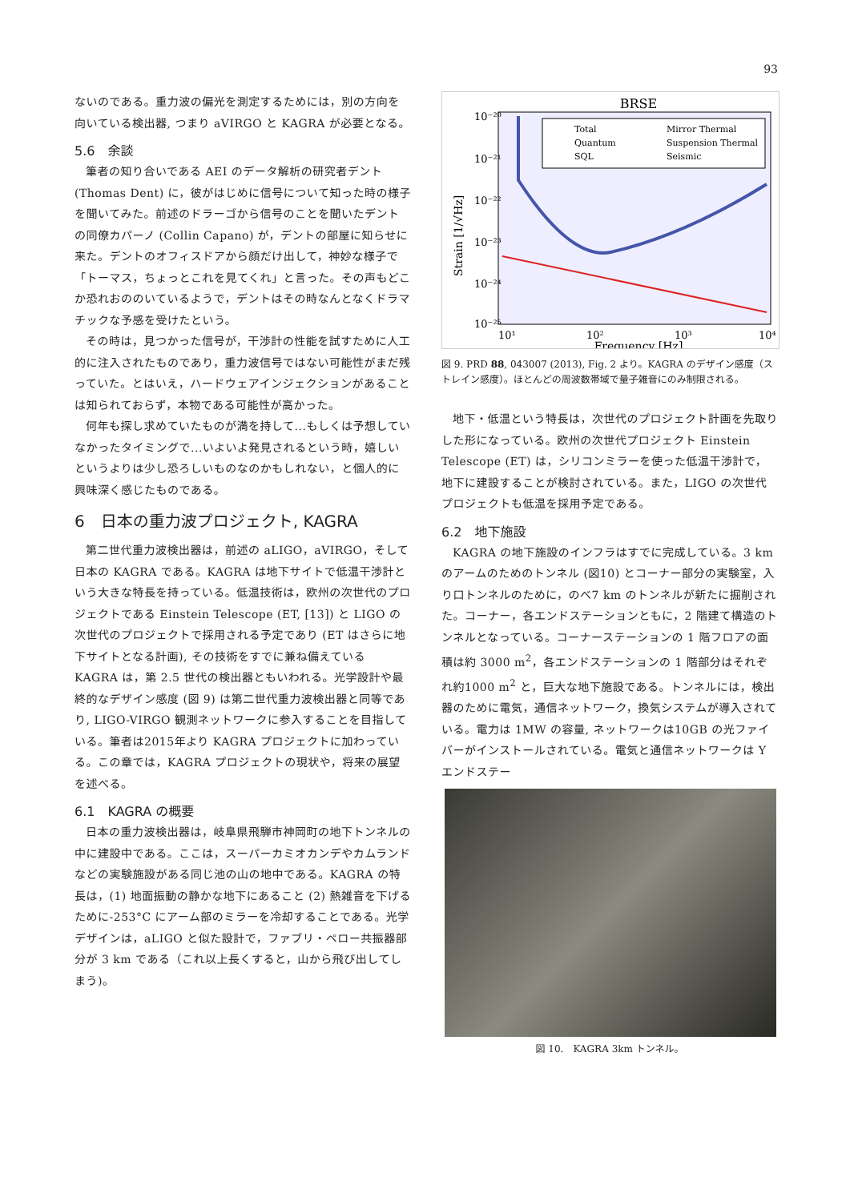93
ないのである。重力波の偏光を測定するためには，別の方向を向いている検出器, つまり aVIRGO と KAGRA が必要となる。
5.6　余談
筆者の知り合いである AEI のデータ解析の研究者デント (Thomas Dent) に，彼がはじめに信号について知った時の様子を聞いてみた。前述のドラーゴから信号のことを聞いたデントの同僚カパーノ (Collin Capano) が，デントの部屋に知らせに来た。デントのオフィスドアから顔だけ出して，神妙な様子で「トーマス，ちょっとこれを見てくれ」と言った。その声もどこか恐れおののいているようで，デントはその時なんとなくドラマチックな予感を受けたという。
その時は，見つかった信号が，干渉計の性能を試すために人工的に注入されたものであり，重力波信号ではない可能性がまだ残っていた。とはいえ，ハードウェアインジェクションがあることは知られておらず，本物である可能性が高かった。
何年も探し求めていたものが満を持して...もしくは予想していなかったタイミングで...いよいよ発見されるという時，嬉しいというよりは少し恐ろしいものなのかもしれない，と個人的に興味深く感じたものである。
6　日本の重力波プロジェクト, KAGRA
第二世代重力波検出器は，前述の aLIGO，aVIRGO，そして日本の KAGRA である。KAGRA は地下サイトで低温干渉計という大きな特長を持っている。低温技術は，欧州の次世代のプロジェクトである Einstein Telescope (ET, [13]) と LIGO の次世代のプロジェクトで採用される予定であり (ET はさらに地下サイトとなる計画), その技術をすでに兼ね備えている KAGRA は，第 2.5 世代の検出器ともいわれる。光学設計や最終的なデザイン感度 (図 9) は第二世代重力波検出器と同等であり, LIGO-VIRGO 観測ネットワークに参入することを目指している。筆者は2015年より KAGRA プロジェクトに加わっている。この章では，KAGRA プロジェクトの現状や，将来の展望を述べる。
6.1　KAGRA の概要
日本の重力波検出器は，岐阜県飛騨市神岡町の地下トンネルの中に建設中である。ここは，スーパーカミオカンデやカムランドなどの実験施設がある同じ池の山の地中である。KAGRA の特長は，(1) 地面振動の静かな地下にあること (2) 熱雑音を下げるために-253°C にアーム部のミラーを冷却することである。光学デザインは，aLIGO と似た設計で，ファブリ・ペロー共振器部分が 3 km である（これ以上長くすると，山から飛び出してしまう)。
BRSE
10⁻²⁰
10⁻²¹
10⁻²²
10⁻²³
10⁻²⁴
10⁻²⁵
10¹
10²
10³
10⁴
Frequency [Hz]
Strain [1/√Hz]
Total
Mirror Thermal
Quantum
Suspension Thermal
SQL
Seismic
図 9. PRD 88, 043007 (2013), Fig. 2 より。KAGRA のデザイン感度（ストレイン感度）。ほとんどの周波数帯域で量子雑音にのみ制限される。
地下・低温という特長は，次世代のプロジェクト計画を先取りした形になっている。欧州の次世代プロジェクト Einstein Telescope (ET) は，シリコンミラーを使った低温干渉計で，地下に建設することが検討されている。また，LIGO の次世代プロジェクトも低温を採用予定である。
6.2　地下施設
KAGRA の地下施設のインフラはすでに完成している。3 km のアームのためのトンネル (図10) とコーナー部分の実験室，入り口トンネルのために，のべ7 km のトンネルが新たに掘削された。コーナー，各エンドステーションともに，2 階建て構造のトンネルとなっている。コーナーステーションの 1 階フロアの面積は約 3000 m<sup>2</sup>，各エンドステーションの 1 階部分はそれぞれ約1000 m<sup>2</sup> と，巨大な地下施設である。トンネルには，検出器のために電気，通信ネットワーク，換気システムが導入されている。電力は 1MW の容量, ネットワークは10GB の光ファイバーがインストールされている。電気と通信ネットワークは Y エンドステー
図 10.　KAGRA 3km トンネル。